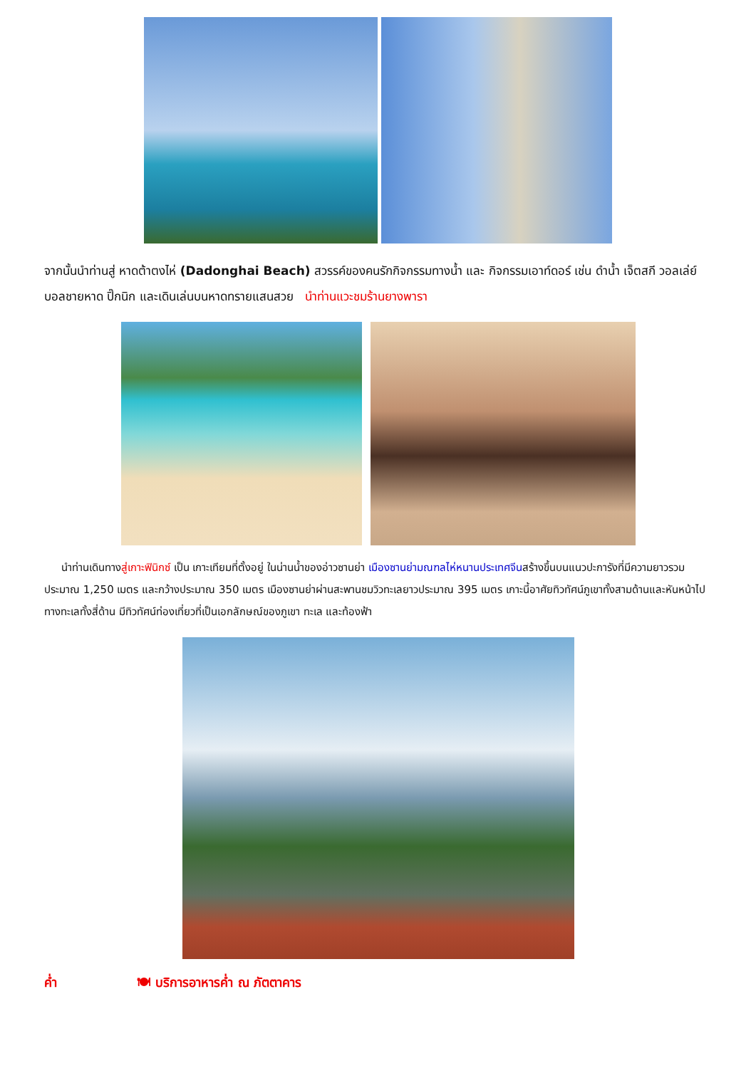จากนั้นนำท่านสู่ หาดต้าตงไห่ (Dadonghai Beach) สวรรค์ของคนรักกิจกรรมทางน้ำ และ กิจกรรมเอาท์ดอร์ เช่น ดำน้ำ เจ็ตสกี วอลเล่ย์บอลชายหาด ปิ๊กนิก และเดินเล่นบนหาดทรายแสนสวย นำท่านแวะชมร้านยางพารา
นำท่านเดินทางสู่เกาะฟินิกซ์ เป็น เกาะเทียมที่ตั้งอยู่ ในน่านน้ำของอ่าวซานย่า เมืองซานย่ามณฑลไห่หนานประเทศจีนสร้างขึ้นบนแนวปะการังที่มีความยาวรวมประมาณ 1,250 เมตร และกว้างประมาณ 350 เมตร เมืองซานย่าผ่านสะพานชมวิวทะเลยาวประมาณ 395 เมตร เกาะนี้อาศัยทิวทัศน์ภูเขาทั้งสามด้านและหันหน้าไปทางทะเลทั้งสี่ด้าน มีทิวทัศน์ท่องเที่ยวที่เป็นเอกลักษณ์ของภูเขา ทะเล และท้องฟ้า
ค่ำ 🍽 บริการอาหารค่ำ ณ ภัตตาคาร